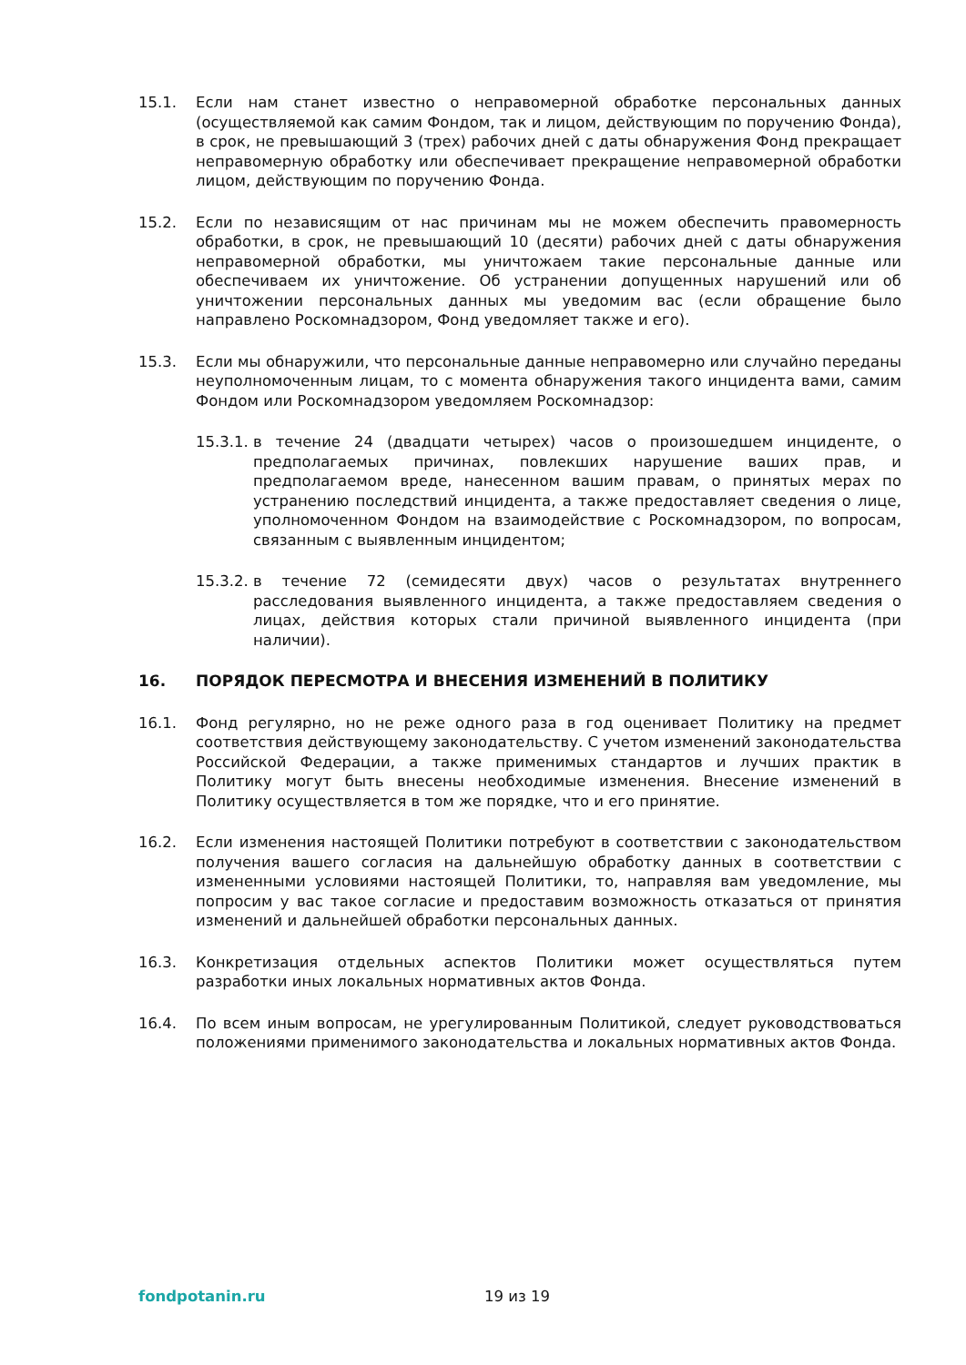15.1. Если нам станет известно о неправомерной обработке персональных данных (осуществляемой как самим Фондом, так и лицом, действующим по поручению Фонда), в срок, не превышающий 3 (трех) рабочих дней с даты обнаружения Фонд прекращает неправомерную обработку или обеспечивает прекращение неправомерной обработки лицом, действующим по поручению Фонда.
15.2. Если по независящим от нас причинам мы не можем обеспечить правомерность обработки, в срок, не превышающий 10 (десяти) рабочих дней с даты обнаружения неправомерной обработки, мы уничтожаем такие персональные данные или обеспечиваем их уничтожение. Об устранении допущенных нарушений или об уничтожении персональных данных мы уведомим вас (если обращение было направлено Роскомнадзором, Фонд уведомляет также и его).
15.3. Если мы обнаружили, что персональные данные неправомерно или случайно переданы неуполномоченным лицам, то с момента обнаружения такого инцидента вами, самим Фондом или Роскомнадзором уведомляем Роскомнадзор:
15.3.1.
в течение 24 (двадцати четырех) часов о произошедшем инциденте, о предполагаемых причинах, повлекших нарушение ваших прав, и предполагаемом вреде, нанесенном вашим правам, о принятых мерах по устранению последствий инцидента, а также предоставляет сведения о лице, уполномоченном Фондом на взаимодействие с Роскомнадзором, по вопросам, связанным с выявленным инцидентом;
15.3.2.
в течение 72 (семидесяти двух) часов о результатах внутреннего расследования выявленного инцидента, а также предоставляем сведения о лицах, действия которых стали причиной выявленного инцидента (при наличии).
16. ПОРЯДОК ПЕРЕСМОТРА И ВНЕСЕНИЯ ИЗМЕНЕНИЙ В ПОЛИТИКУ
16.1. Фонд регулярно, но не реже одного раза в год оценивает Политику на предмет соответствия действующему законодательству. С учетом изменений законодательства Российской Федерации, а также применимых стандартов и лучших практик в Политику могут быть внесены необходимые изменения. Внесение изменений в Политику осуществляется в том же порядке, что и его принятие.
16.2. Если изменения настоящей Политики потребуют в соответствии с законодательством получения вашего согласия на дальнейшую обработку данных в соответствии с измененными условиями настоящей Политики, то, направляя вам уведомление, мы попросим у вас такое согласие и предоставим возможность отказаться от принятия изменений и дальнейшей обработки персональных данных.
16.3. Конкретизация отдельных аспектов Политики может осуществляться путем разработки иных локальных нормативных актов Фонда.
16.4. По всем иным вопросам, не урегулированным Политикой, следует руководствоваться положениями применимого законодательства и локальных нормативных актов Фонда.
fondpotanin.ru 19 из 19